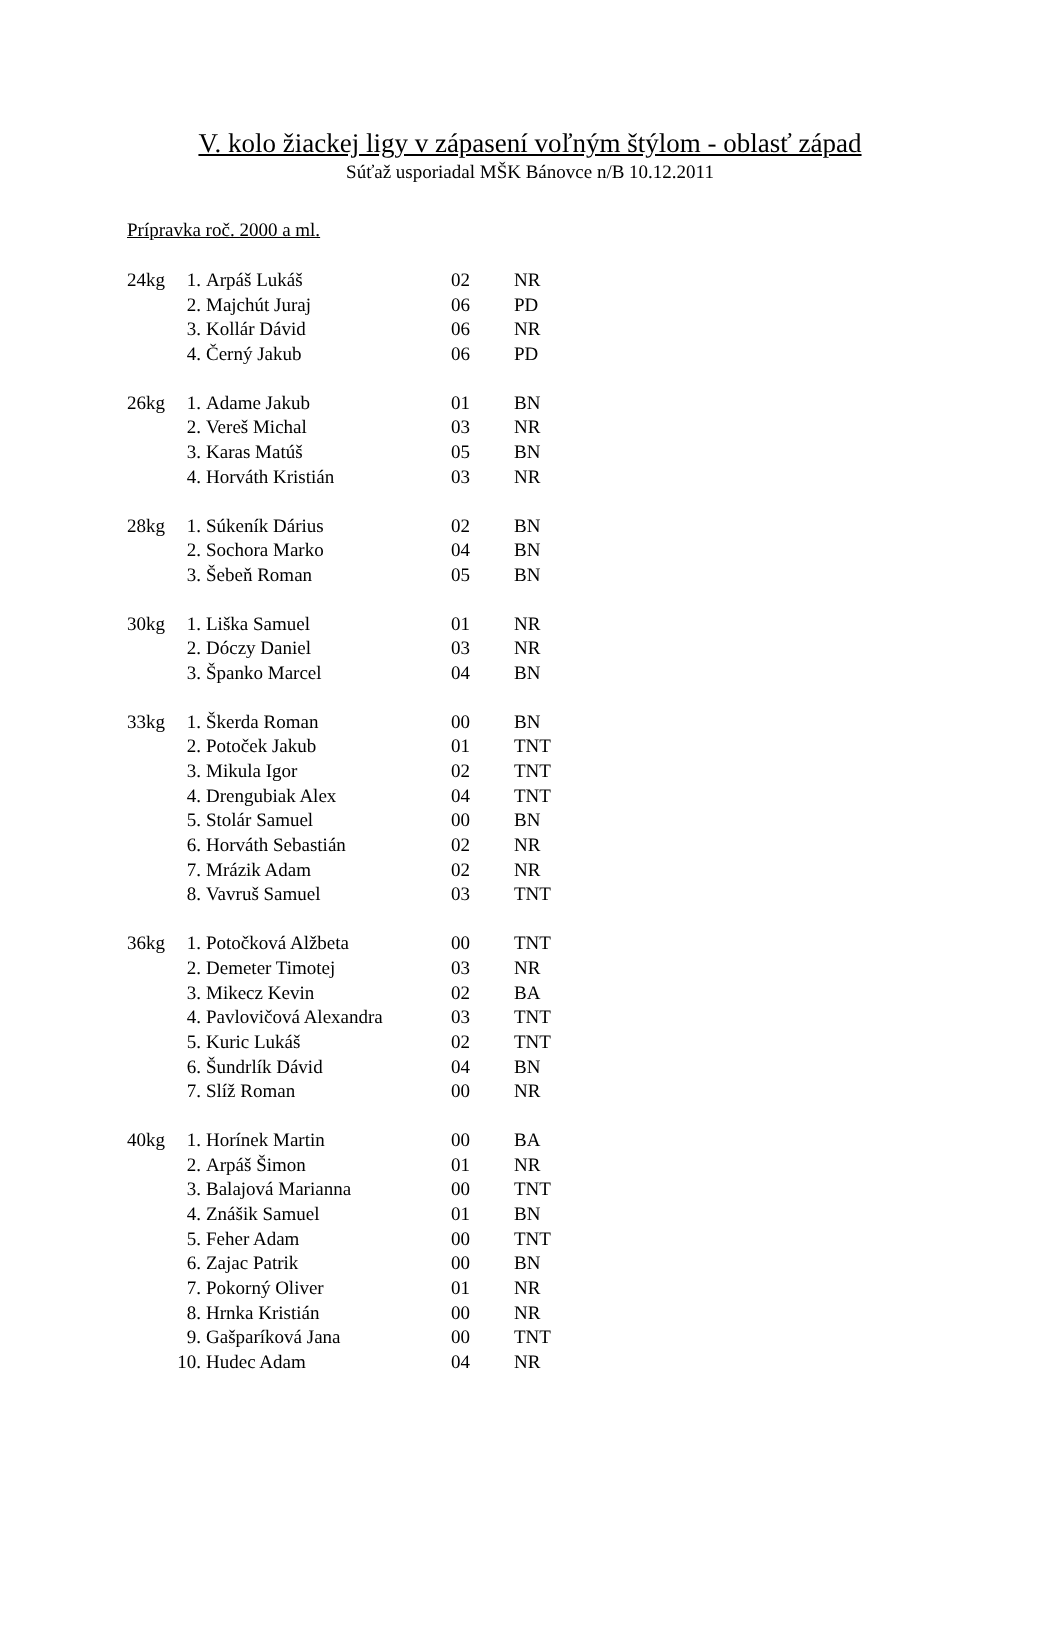V. kolo žiackej ligy v zápasení voľným štýlom - oblasť západ
Súťaž usporiadal MŠK Bánovce n/B 10.12.2011
Prípravka roč. 2000 a ml.
| 24kg | 1. | Arpáš Lukáš | 02 | NR |
| | 2. | Majchút Juraj | 06 | PD |
| | 3. | Kollár Dávid | 06 | NR |
| | 4. | Černý Jakub | 06 | PD |
| 26kg | 1. | Adame Jakub | 01 | BN |
| | 2. | Vereš Michal | 03 | NR |
| | 3. | Karas Matúš | 05 | BN |
| | 4. | Horváth Kristián | 03 | NR |
| 28kg | 1. | Súkeník Dárius | 02 | BN |
| | 2. | Sochora Marko | 04 | BN |
| | 3. | Šebeň Roman | 05 | BN |
| 30kg | 1. | Liška Samuel | 01 | NR |
| | 2. | Dóczy Daniel | 03 | NR |
| | 3. | Španko Marcel | 04 | BN |
| 33kg | 1. | Škerda Roman | 00 | BN |
| | 2. | Potoček Jakub | 01 | TNT |
| | 3. | Mikula Igor | 02 | TNT |
| | 4. | Drengubiak Alex | 04 | TNT |
| | 5. | Stolár Samuel | 00 | BN |
| | 6. | Horváth Sebastián | 02 | NR |
| | 7. | Mrázik Adam | 02 | NR |
| | 8. | Vavruš Samuel | 03 | TNT |
| 36kg | 1. | Potočková Alžbeta | 00 | TNT |
| | 2. | Demeter Timotej | 03 | NR |
| | 3. | Mikecz Kevin | 02 | BA |
| | 4. | Pavlovičová Alexandra | 03 | TNT |
| | 5. | Kuric Lukáš | 02 | TNT |
| | 6. | Šundrlík Dávid | 04 | BN |
| | 7. | Slíž Roman | 00 | NR |
| 40kg | 1. | Horínek Martin | 00 | BA |
| | 2. | Arpáš Šimon | 01 | NR |
| | 3. | Balajová Marianna | 00 | TNT |
| | 4. | Znášik Samuel | 01 | BN |
| | 5. | Feher Adam | 00 | TNT |
| | 6. | Zajac Patrik | 00 | BN |
| | 7. | Pokorný Oliver | 01 | NR |
| | 8. | Hrnka Kristián | 00 | NR |
| | 9. | Gašparíková Jana | 00 | TNT |
| | 10. | Hudec Adam | 04 | NR |